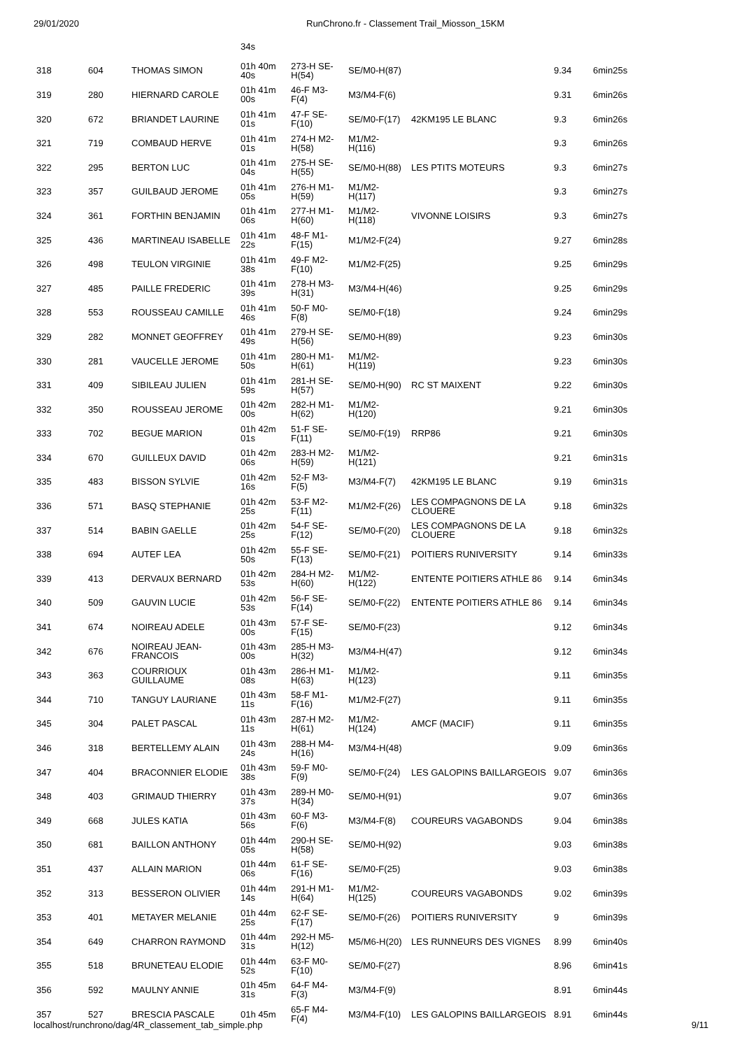29/01/2020 RunChrono.fr - Classement Trail_Miosson_15KM
| | | | 34s | | | | | |
| 318 | 604 | THOMAS SIMON | 01h 40m 40s | 273-H SE-H(54) | SE/M0-H(87) | | 9.34 | 6min25s |
| 319 | 280 | HIERNARD CAROLE | 01h 41m 00s | 46-F M3-F(4) | M3/M4-F(6) | | 9.31 | 6min26s |
| 320 | 672 | BRIANDET LAURINE | 01h 41m 01s | 47-F SE-F(10) | SE/M0-F(17) | 42KM195 LE BLANC | 9.3 | 6min26s |
| 321 | 719 | COMBAUD HERVE | 01h 41m 01s | 274-H M2-H(58) | M1/M2-H(116) | | 9.3 | 6min26s |
| 322 | 295 | BERTON LUC | 01h 41m 04s | 275-H SE-H(55) | SE/M0-H(88) | LES PTITS MOTEURS | 9.3 | 6min27s |
| 323 | 357 | GUILBAUD JEROME | 01h 41m 05s | 276-H M1-H(59) | M1/M2-H(117) | | 9.3 | 6min27s |
| 324 | 361 | FORTHIN BENJAMIN | 01h 41m 06s | 277-H M1-H(60) | M1/M2-H(118) | VIVONNE LOISIRS | 9.3 | 6min27s |
| 325 | 436 | MARTINEAU ISABELLE | 01h 41m 22s | 48-F M1-F(15) | M1/M2-F(24) | | 9.27 | 6min28s |
| 326 | 498 | TEULON VIRGINIE | 01h 41m 38s | 49-F M2-F(10) | M1/M2-F(25) | | 9.25 | 6min29s |
| 327 | 485 | PAILLE FREDERIC | 01h 41m 39s | 278-H M3-H(31) | M3/M4-H(46) | | 9.25 | 6min29s |
| 328 | 553 | ROUSSEAU CAMILLE | 01h 41m 46s | 50-F M0-F(8) | SE/M0-F(18) | | 9.24 | 6min29s |
| 329 | 282 | MONNET GEOFFREY | 01h 41m 49s | 279-H SE-H(56) | SE/M0-H(89) | | 9.23 | 6min30s |
| 330 | 281 | VAUCELLE JEROME | 01h 41m 50s | 280-H M1-H(61) | M1/M2-H(119) | | 9.23 | 6min30s |
| 331 | 409 | SIBILEAU JULIEN | 01h 41m 59s | 281-H SE-H(57) | SE/M0-H(90) | RC ST MAIXENT | 9.22 | 6min30s |
| 332 | 350 | ROUSSEAU JEROME | 01h 42m 00s | 282-H M1-H(62) | M1/M2-H(120) | | 9.21 | 6min30s |
| 333 | 702 | BEGUE MARION | 01h 42m 01s | 51-F SE-F(11) | SE/M0-F(19) | RRP86 | 9.21 | 6min30s |
| 334 | 670 | GUILLEUX DAVID | 01h 42m 06s | 283-H M2-H(59) | M1/M2-H(121) | | 9.21 | 6min31s |
| 335 | 483 | BISSON SYLVIE | 01h 42m 16s | 52-F M3-F(5) | M3/M4-F(7) | 42KM195 LE BLANC | 9.19 | 6min31s |
| 336 | 571 | BASQ STEPHANIE | 01h 42m 25s | 53-F M2-F(11) | M1/M2-F(26) | LES COMPAGNONS DE LA CLOUERE | 9.18 | 6min32s |
| 337 | 514 | BABIN GAELLE | 01h 42m 25s | 54-F SE-F(12) | SE/M0-F(20) | LES COMPAGNONS DE LA CLOUERE | 9.18 | 6min32s |
| 338 | 694 | AUTEF LEA | 01h 42m 50s | 55-F SE-F(13) | SE/M0-F(21) | POITIERS RUNIVERSITY | 9.14 | 6min33s |
| 339 | 413 | DERVAUX BERNARD | 01h 42m 53s | 284-H M2-H(60) | M1/M2-H(122) | ENTENTE POITIERS ATHLE 86 | 9.14 | 6min34s |
| 340 | 509 | GAUVIN LUCIE | 01h 42m 53s | 56-F SE-F(14) | SE/M0-F(22) | ENTENTE POITIERS ATHLE 86 | 9.14 | 6min34s |
| 341 | 674 | NOIREAU ADELE | 01h 43m 00s | 57-F SE-F(15) | SE/M0-F(23) | | 9.12 | 6min34s |
| 342 | 676 | NOIREAU JEAN-FRANCOIS | 01h 43m 00s | 285-H M3-H(32) | M3/M4-H(47) | | 9.12 | 6min34s |
| 343 | 363 | COURRIOUX GUILLAUME | 01h 43m 08s | 286-H M1-H(63) | M1/M2-H(123) | | 9.11 | 6min35s |
| 344 | 710 | TANGUY LAURIANE | 01h 43m 11s | 58-F M1-F(16) | M1/M2-F(27) | | 9.11 | 6min35s |
| 345 | 304 | PALET PASCAL | 01h 43m 11s | 287-H M2-H(61) | M1/M2-H(124) | AMCF (MACIF) | 9.11 | 6min35s |
| 346 | 318 | BERTELLEMY ALAIN | 01h 43m 24s | 288-H M4-H(16) | M3/M4-H(48) | | 9.09 | 6min36s |
| 347 | 404 | BRACONNIER ELODIE | 01h 43m 38s | 59-F M0-F(9) | SE/M0-F(24) | LES GALOPINS BAILLARGEOIS | 9.07 | 6min36s |
| 348 | 403 | GRIMAUD THIERRY | 01h 43m 37s | 289-H M0-H(34) | SE/M0-H(91) | | 9.07 | 6min36s |
| 349 | 668 | JULES KATIA | 01h 43m 56s | 60-F M3-F(6) | M3/M4-F(8) | COUREURS VAGABONDS | 9.04 | 6min38s |
| 350 | 681 | BAILLON ANTHONY | 01h 44m 05s | 290-H SE-H(58) | SE/M0-H(92) | | 9.03 | 6min38s |
| 351 | 437 | ALLAIN MARION | 01h 44m 06s | 61-F SE-F(16) | SE/M0-F(25) | | 9.03 | 6min38s |
| 352 | 313 | BESSERON OLIVIER | 01h 44m 14s | 291-H M1-H(64) | M1/M2-H(125) | COUREURS VAGABONDS | 9.02 | 6min39s |
| 353 | 401 | METAYER MELANIE | 01h 44m 25s | 62-F SE-F(17) | SE/M0-F(26) | POITIERS RUNIVERSITY | 9 | 6min39s |
| 354 | 649 | CHARRON RAYMOND | 01h 44m 31s | 292-H M5-H(12) | M5/M6-H(20) | LES RUNNEURS DES VIGNES | 8.99 | 6min40s |
| 355 | 518 | BRUNETEAU ELODIE | 01h 44m 52s | 63-F M0-F(10) | SE/M0-F(27) | | 8.96 | 6min41s |
| 356 | 592 | MAULNY ANNIE | 01h 45m 31s | 64-F M4-F(3) | M3/M4-F(9) | | 8.91 | 6min44s |
| 357 | 527 | BRESCIA PASCALE | 01h 45m | 65-F M4-F(4) | M3/M4-F(10) | LES GALOPINS BAILLARGEOIS | 8.91 | 6min44s |
localhost/runchrono/dag/4R_classement_tab_simple.php 9/11